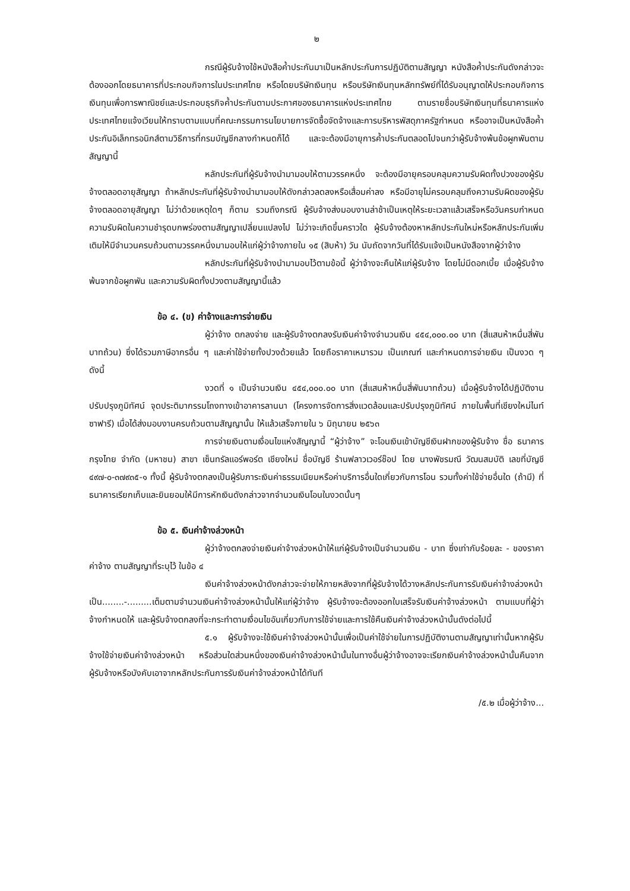๒
กรณีผู้รับจ้างใช้หนังสือค้ำประกันมาเป็นหลักประกันการปฏิบัติตามสัญญา หนังสือค้ำประกันดังกล่าวจะต้องออกโดยธนาคารที่ประกอบกิจการในประเทศไทย หรือโดยบริษัทเงินทุน หรือบริษัทเงินทุนหลักทรัพย์ที่ได้รับอนุญาตให้ประกอบกิจการเงินทุนเพื่อการพาณิชย์และประกอบธุรกิจค้ำประกันตามประกาศของธนาคารแห่งประเทศไทย ตามรายชื่อบริษัทเงินทุนที่ธนาคารแห่งประเทศไทยแจ้งเวียนให้ทราบตามแบบที่คณะกรรมการนโยบายการจัดซื้อจัดจ้างและการบริหารพัสดุภาครัฐกำหนด หรืออาจเป็นหนังสือค้ำประกันอิเล็กทรอนิกส์ตามวิธีการที่กรมบัญชีกลางกำหนดก็ได้ และจะต้องมีอายุการค้ำประกันตลอดไปจนกว่าผู้รับจ้างพ้นข้อผูกพันตามสัญญานี้
หลักประกันที่ผู้รับจ้างนำมามอบให้ตามวรรคหนึ่ง จะต้องมีอายุครอบคลุมความรับผิดทั้งปวงของผู้รับจ้างตลอดอายุสัญญา ถ้าหลักประกันที่ผู้รับจ้างนำมามอบให้ดังกล่าวลดลงหรือเสื่อมค่าลง หรือมีอายุไม่ครอบคลุมถึงความรับผิดของผู้รับจ้างตลอดอายุสัญญา ไม่ว่าด้วยเหตุใดๆ ก็ตาม รวมถึงกรณี ผู้รับจ้างส่งมอบงานล่าช้าเป็นเหตุให้ระยะเวลาแล้วเสร็จหรือวันครบกำหนดความรับผิดในความชำรุดบกพร่องตามสัญญาเปลี่ยนแปลงไป ไม่ว่าจะเกิดขึ้นคราวใด ผู้รับจ้างต้องหาหลักประกันใหม่หรือหลักประกันเพิ่มเติมให้มีจำนวนครบถ้วนตามวรรคหนึ่งมามอบให้แก่ผู้ว่าจ้างภายใน ๑๕ (สิบห้า) วัน นับถัดจากวันที่ได้รับแจ้งเป็นหนังสือจากผู้ว่าจ้าง
หลักประกันที่ผู้รับจ้างนำมามอบไว้ตามข้อนี้ ผู้ว่าจ้างจะคืนให้แก่ผู้รับจ้าง โดยไม่มีดอกเบี้ย เมื่อผู้รับจ้างพ้นจากข้อผูกพัน และความรับผิดทั้งปวงตามสัญญานี้แล้ว
ข้อ ๔. (ข) ค่าจ้างและการจ่ายเงิน
ผู้ว่าจ้าง ตกลงจ่าย และผู้รับจ้างตกลงรับเงินค่าจ้างจำนวนเงิน ๔๕๔,๐๐๐.๐๐ บาท (สี่แสนห้าหมื่นสี่พันบาทถ้วน) ซึ่งได้รวมภาษีอากรอื่น ๆ และค่าใช้จ่ายทั้งปวงด้วยแล้ว โดยถือราคาเหมารวม เป็นเกณฑ์ และกำหนดการจ่ายเงิน เป็นงวด ๆ ดังนี้
งวดที่ ๑ เป็นจำนวนเงิน ๔๕๔,๐๐๐.๐๐ บาท (สี่แสนห้าหมื่นสี่พันบาทถ้วน) เมื่อผู้รับจ้างได้ปฏิบัติงาน ปรับปรุงภูมิทัศน์ จุดประติมากรรมโถงทางเข้าอาคารลานนา (โครงการจัดการสิ่งแวดล้อมและปรับปรุงภูมิทัศน์ ภายในพื้นที่เชียงใหม่ไนท์ซาฟารี) เมื่อได้ส่งมอบงานครบถ้วนตามสัญญานั้น ให้แล้วเสร็จภายใน ๖ มิถุนายน ๒๕๖๓
การจ่ายเงินตามเงื่อนไขแห่งสัญญานี้ “ผู้ว่าจ้าง” จะโอนเงินเข้าบัญชีเงินฝากของผู้รับจ้าง ชื่อ ธนาคารกรุงไทย จำกัด (มหาชน) สาขา เซ็นทรัลแอร์พอร์ต เชียงใหม่ ชื่อบัญชี ร้านฟลาวเวอร์ช๊อป โดย นางพัชรมณี วัฒนสมบัติ เลขที่บัญชี ๔๙๗-๐-๓๗๙๓๕-๑ ทั้งนี้ ผู้รับจ้างตกลงเป็นผู้รับภาระเงินค่าธรรมเนียมหรือค่าบริการอื่นใดเกี่ยวกับการโอน รวมทั้งค่าใช้จ่ายอื่นใด (ถ้ามี) ที่ธนาคารเรียกเก็บและยินยอมให้มีการหักเงินดังกล่าวจากจำนวนเงินโอนในงวดนั้นๆ
ข้อ ๕. เงินค่าจ้างล่วงหน้า
ผู้ว่าจ้างตกลงจ่ายเงินค่าจ้างล่วงหน้าให้แก่ผู้รับจ้างเป็นจำนวนเงิน - บาท ซึ่งเท่ากับร้อยละ - ของราคาค่าจ้าง ตามสัญญาที่ระบุไว้ ในข้อ ๔
เงินค่าจ้างล่วงหน้าดังกล่าวจะจ่ายให้ภายหลังจากที่ผู้รับจ้างได้วางหลักประกันการรับเงินค่าจ้างล่วงหน้าเป็น........-.........เต็มตามจำนวนเงินค่าจ้างล่วงหน้านั้นให้แก่ผู้ว่าจ้าง ผู้รับจ้างจะต้องออกใบเสร็จรับเงินค่าจ้างล่วงหน้า ตามแบบที่ผู้ว่าจ้างกำหนดให้ และผู้รับจ้างตกลงที่จะกระทำตามเงื่อนไขอันเกี่ยวกับการใช้จ่ายและการใช้คืนเงินค่าจ้างล่วงหน้านั้นดังต่อไปนี้
๕.๑ ผู้รับจ้างจะใช้เงินค่าจ้างล่วงหน้านั้นเพื่อเป็นค่าใช้จ่ายในการปฏิบัติงานตามสัญญาเท่านั้นหากผู้รับจ้างใช้จ่ายเงินค่าจ้างล่วงหน้า หรือส่วนใดส่วนหนึ่งของเงินค่าจ้างล่วงหน้านั้นในทางอื่นผู้ว่าจ้างอาจจะเรียกเงินค่าจ้างล่วงหน้านั้นคืนจากผู้รับจ้างหรือบังคับเอาจากหลักประกันการรับเงินค่าจ้างล่วงหน้าได้ทันที
/๕.๒ เมื่อผู้ว่าจ้าง...